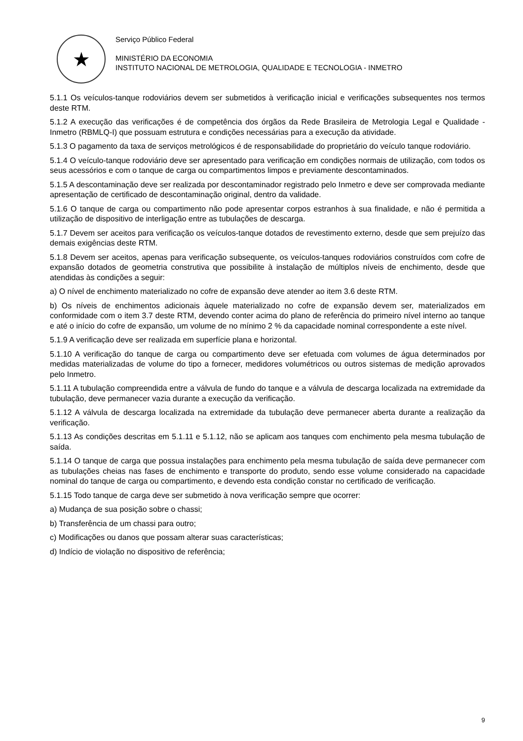★
Serviço Público Federal
MINISTÉRIO DA ECONOMIA
INSTITUTO NACIONAL DE METROLOGIA, QUALIDADE E TECNOLOGIA - INMETRO
5.1.1 Os veículos-tanque rodoviários devem ser submetidos à verificação inicial e verificações subsequentes nos termos deste RTM.
5.1.2 A execução das verificações é de competência dos órgãos da Rede Brasileira de Metrologia Legal e Qualidade - Inmetro (RBMLQ-I) que possuam estrutura e condições necessárias para a execução da atividade.
5.1.3 O pagamento da taxa de serviços metrológicos é de responsabilidade do proprietário do veículo tanque rodoviário.
5.1.4 O veículo-tanque rodoviário deve ser apresentado para verificação em condições normais de utilização, com todos os seus acessórios e com o tanque de carga ou compartimentos limpos e previamente descontaminados.
5.1.5 A descontaminação deve ser realizada por descontaminador registrado pelo Inmetro e deve ser comprovada mediante apresentação de certificado de descontaminação original, dentro da validade.
5.1.6 O tanque de carga ou compartimento não pode apresentar corpos estranhos à sua finalidade, e não é permitida a utilização de dispositivo de interligação entre as tubulações de descarga.
5.1.7 Devem ser aceitos para verificação os veículos-tanque dotados de revestimento externo, desde que sem prejuízo das demais exigências deste RTM.
5.1.8 Devem ser aceitos, apenas para verificação subsequente, os veículos-tanques rodoviários construídos com cofre de expansão dotados de geometria construtiva que possibilite à instalação de múltiplos níveis de enchimento, desde que atendidas às condições a seguir:
a) O nível de enchimento materializado no cofre de expansão deve atender ao item 3.6 deste RTM.
b) Os níveis de enchimentos adicionais àquele materializado no cofre de expansão devem ser, materializados em conformidade com o item 3.7 deste RTM, devendo conter acima do plano de referência do primeiro nível interno ao tanque e até o início do cofre de expansão, um volume de no mínimo 2 % da capacidade nominal correspondente a este nível.
5.1.9 A verificação deve ser realizada em superfície plana e horizontal.
5.1.10 A verificação do tanque de carga ou compartimento deve ser efetuada com volumes de água determinados por medidas materializadas de volume do tipo a fornecer, medidores volumétricos ou outros sistemas de medição aprovados pelo Inmetro.
5.1.11 A tubulação compreendida entre a válvula de fundo do tanque e a válvula de descarga localizada na extremidade da tubulação, deve permanecer vazia durante a execução da verificação.
5.1.12 A válvula de descarga localizada na extremidade da tubulação deve permanecer aberta durante a realização da verificação.
5.1.13 As condições descritas em 5.1.11 e 5.1.12, não se aplicam aos tanques com enchimento pela mesma tubulação de saída.
5.1.14 O tanque de carga que possua instalações para enchimento pela mesma tubulação de saída deve permanecer com as tubulações cheias nas fases de enchimento e transporte do produto, sendo esse volume considerado na capacidade nominal do tanque de carga ou compartimento, e devendo esta condição constar no certificado de verificação.
5.1.15 Todo tanque de carga deve ser submetido à nova verificação sempre que ocorrer:
a) Mudança de sua posição sobre o chassi;
b) Transferência de um chassi para outro;
c) Modificações ou danos que possam alterar suas características;
d) Indício de violação no dispositivo de referência;
9